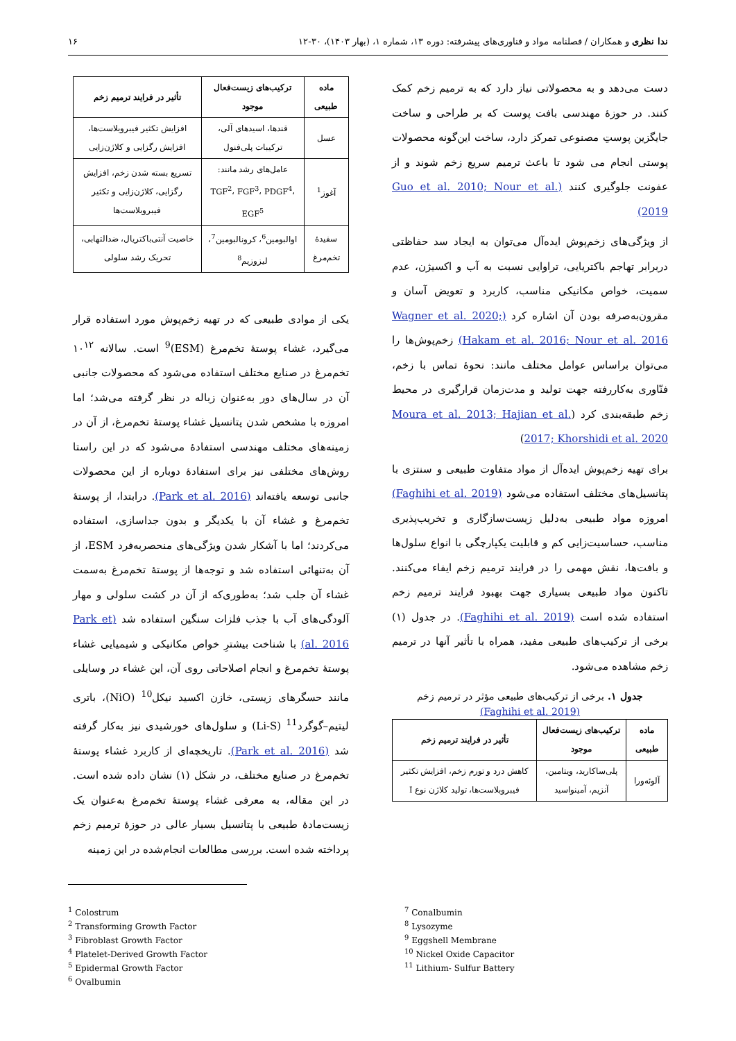ندا نظری و همکاران / فصلنامه مواد و فناوری‌های پیشرفته: دوره ۱۳، شماره ۱، (بهار ۱۴۰۳)، ۳۰-۱۲ ۱۶
دست می‌دهد و به محصولاتی نیاز دارد که به ترمیم زخم کمک کنند. در حوزهٔ مهندسی بافت پوست که بر طراحی و ساخت جایگزین پوستِ مصنوعی تمرکز دارد، ساخت این‌گونه محصولات پوستی انجام می شود تا باعث ترمیم سریع زخم شوند و از عفونت جلوگیری کنند (Guo et al. 2010; Nour et al. 2019)
از ویژگی‌های زخم‌پوش ایده‌آل می‌توان به ایجاد سد حفاظتی دربرابر تهاجم باکتریایی، تراوایی نسبت به آب و اکسیژن، عدم سمیت، خواص مکانیکی مناسب، کاربرد و تعویض آسان و مقرون‌به‌صرفه بودن آن اشاره کرد (Wagner et al. 2020; Hakam et al. 2016; Nour et al. 2016) زخم‌پوش‌ها را می‌توان براساس عوامل مختلف مانند: نحوهٔ تماس با زخم، فنّاوری به‌کاررفته جهت تولید و مدت‌زمان قرارگیری در محیط زخم طبقه‌بندی کرد (Moura et al. 2013; Hajian et al. 2017; Khorshidi et al. 2020)
برای تهیه زخم‌پوش ایده‌آل از مواد متفاوت طبیعی و سنتزی با پتانسیل‌های مختلف استفاده می‌شود (Faghihi et al. 2019) امروزه مواد طبیعی به‌دلیل زیست‌سازگاری و تخریب‌پذیری مناسب، حساسیت‌زایی کم و قابلیت یکپارچگی با انواع سلول‌ها و بافت‌ها، نقش مهمی را در فرایند ترمیم زخم ایفاء می‌کنند. تاکنون مواد طبیعی بسیاری جهت بهبود فرایند ترمیم زخم استفاده شده است (Faghihi et al. 2019). در جدول (۱) برخی از ترکیب‌های طبیعی مفید، همراه با تأثیر آنها در ترمیم زخم مشاهده می‌شود.
جدول ۱. برخی از ترکیب‌های طبیعی مؤثر در ترمیم زخم
(Faghihi et al. 2019)
| ماده طبیعی | ترکیب‌های زیست‌فعال موجود | تأثیر در فرایند ترمیم زخم |
| --- | --- | --- |
| آلوئه‌ورا | پلی‌ساکارید، ویتامین، آنزیم، آمینواسید | کاهش درد و تورم زخم، افزایش تکثیر فیبروبلاست‌ها، تولید کلاژن نوع I |
| ماده طبیعی | ترکیب‌های زیست‌فعال موجود | تأثیر در فرایند ترمیم زخم |
| --- | --- | --- |
| عسل | قندها، اسیدهای آلی، ترکیبات پلی‌فنول | افزایش تکثیر فیبروبلاست‌ها، افزایش رگزایی و کلاژن‌زایی |
| آغوز<sup>1</sup> | عامل‌های رشد مانند: TGF<sup>2</sup>، FGF<sup>3</sup>، PDGF<sup>4</sup>، EGF<sup>5</sup> | تسریع بسته شدن زخم، افزایش رگزایی، کلاژن‌زایی و تکثیر فیبروبلاست‌ها |
| سفیدهٔ تخم‌مرغ | اوالبومین<sup>6</sup>، کرونالبومین<sup>7</sup>، لیزوزیم<sup>8</sup> | خاصیت آنتی‌باکتریال، ضدالتهابی، تحریک رشد سلولی |
یکی از موادی طبیعی که در تهیه زخم‌پوش مورد استفاده قرار می‌گیرد، غشاء پوستهٔ تخم‌مرغ (ESM)<sup>9</sup> است. سالانه ۱۰<sup>۱۲</sup> تخم‌مرغ در صنایع مختلف استفاده می‌شود که محصولات جانبی آن در سال‌های دور به‌عنوان زباله در نظر گرفته می‌شد؛ اما امروزه با مشخص شدن پتانسیل غشاء پوستهٔ تخم‌مرغ، از آن در زمینه‌های مختلف مهندسی استفادهٔ می‌شود که در این راستا روش‌های مختلفی نیز برای استفادهٔ دوباره از این محصولات جانبی توسعه یافته‌اند (Park et al. 2016). درابتدا، از پوستهٔ تخم‌مرغ و غشاء آن با یکدیگر و بدون جداسازی، استفاده می‌کردند؛ اما با آشکار شدن ویژگی‌های منحصربه‌فرد ESM، از آن به‌تنهائی استفاده شد و توجه‌ها از پوستهٔ تخم‌مرغ به‌سمت غشاء آن جلب شد؛ به‌طوری‌که از آن در کشت سلولی و مهار آلودگی‌های آب با جذب فلزات سنگین استفاده شد (Park et al. 2016) با شناخت بیشترِ خواص مکانیکی و شیمیایی غشاء پوستهٔ تخم‌مرغ و انجام اصلاحاتی روی آن، این غشاء در وسایلی مانند حسگرهای زیستی، خازن اکسید نیکل<sup>10</sup> (NiO)، باتری لیتیم–گوگرد<sup>11</sup> (Li-S) و سلول‌های خورشیدی نیز به‌کار گرفته شد (Park et al. 2016). تاریخچه‌ای از کاربرد غشاء پوستهٔ تخم‌مرغ در صنایع مختلف، در شکل (۱) نشان داده شده است. در این مقاله، به معرفی غشاء پوستهٔ تخم‌مرغ به‌عنوان یک زیست‌مادهٔ طبیعی با پتانسیل بسیار عالی در حوزهٔ ترمیم زخم پرداخته شده است. بررسی مطالعات انجام‌شده در این زمینه
<sup>1</sup> Colostrum
<sup>2</sup> Transforming Growth Factor
<sup>3</sup> Fibroblast Growth Factor
<sup>4</sup> Platelet-Derived Growth Factor
<sup>5</sup> Epidermal Growth Factor
<sup>6</sup> Ovalbumin
<sup>7</sup> Conalbumin
<sup>8</sup> Lysozyme
<sup>9</sup> Eggshell Membrane
<sup>10</sup> Nickel Oxide Capacitor
<sup>11</sup> Lithium- Sulfur Battery